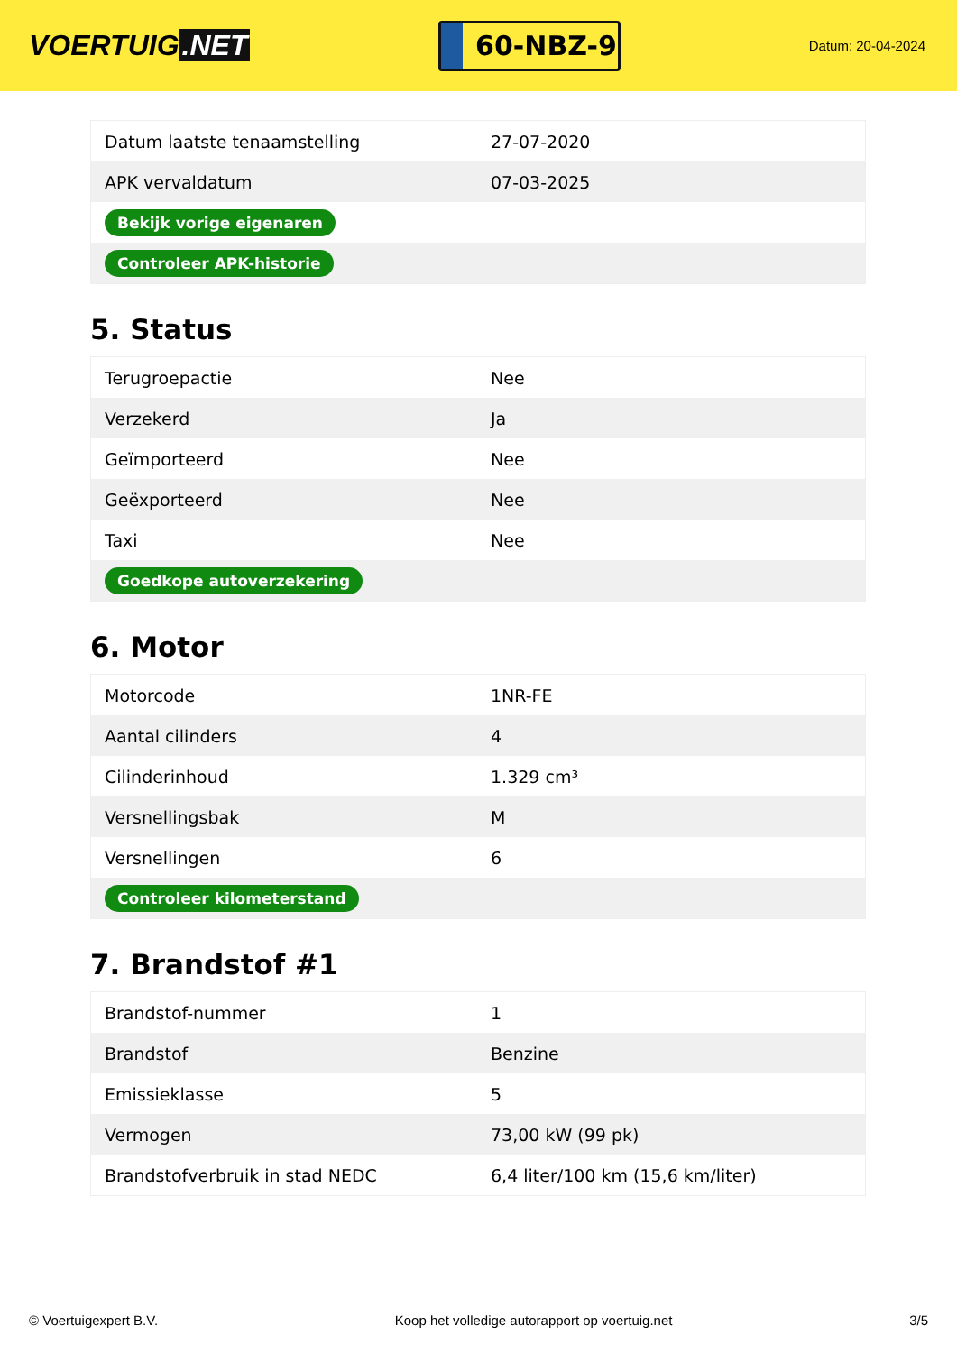VOERTUIG.NET
60-NBZ-9
Datum: 20-04-2024
| Datum laatste tenaamstelling | 27-07-2020 |
| APK vervaldatum | 07-03-2025 |
| Bekijk vorige eigenaren | |
| Controleer APK-historie | |
5. Status
| Terugroepactie | Nee |
| Verzekerd | Ja |
| Geïmporteerd | Nee |
| Geëxporteerd | Nee |
| Taxi | Nee |
| Goedkope autoverzekering | |
6. Motor
| Motorcode | 1NR-FE |
| Aantal cilinders | 4 |
| Cilinderinhoud | 1.329 cm³ |
| Versnellingsbak | M |
| Versnellingen | 6 |
| Controleer kilometerstand | |
7. Brandstof #1
| Brandstof-nummer | 1 |
| Brandstof | Benzine |
| Emissieklasse | 5 |
| Vermogen | 73,00 kW (99 pk) |
| Brandstofverbruik in stad NEDC | 6,4 liter/100 km (15,6 km/liter) |
© Voertuigexpert B.V. Koop het volledige autorapport op voertuig.net 3/5